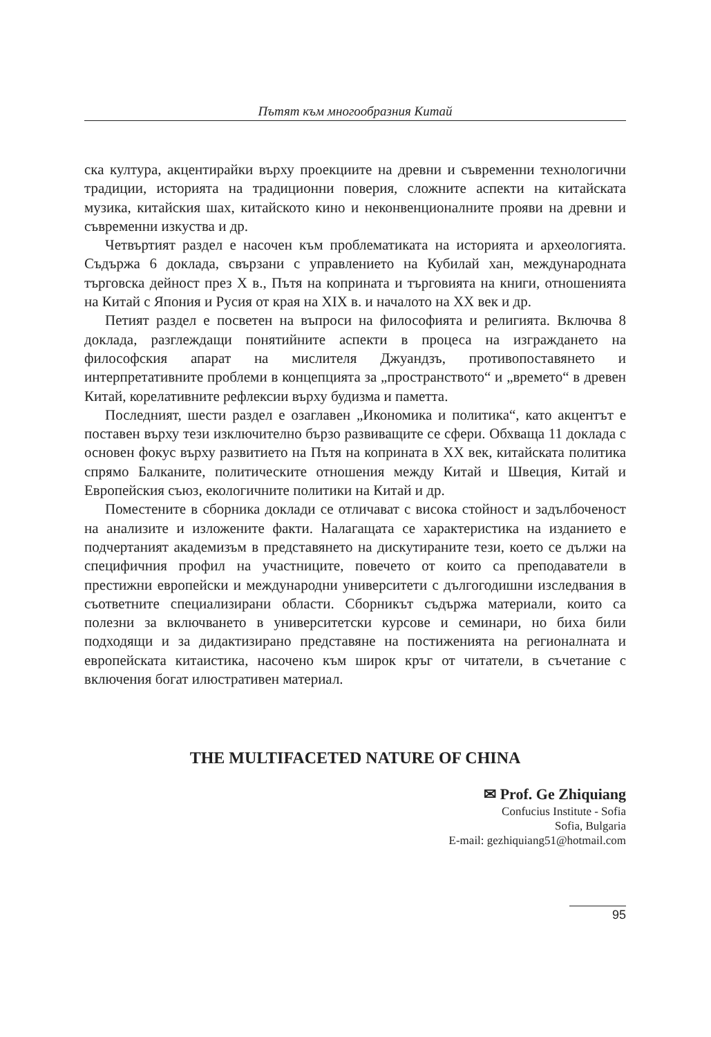Пътят към многообразния Китай
ска култура, акцентирайки върху проекциите на древни и съвременни технологични традиции, историята на традиционни поверия, сложните аспекти на китайската музика, китайския шах, китайското кино и неконвенционалните прояви на древни и съвременни изкуства и др.
Четвъртият раздел е насочен към проблематиката на историята и археологията. Съдържа 6 доклада, свързани с управлението на Кубилай хан, международната търговска дейност през Х в., Пътя на коприната и търговията на книги, отношенията на Китай с Япония и Русия от края на XIX в. и началото на XX век и др.
Петият раздел е посветен на въпроси на философията и религията. Включва 8 доклада, разглеждащи понятийните аспекти в процеса на изграждането на философския апарат на мислителя Джуандзъ, противопоставянето и интерпретативните проблеми в концепцията за „пространството“ и „времето“ в древен Китай, корелативните рефлексии върху будизма и паметта.
Последният, шести раздел е озаглавен „Икономика и политика“, като акцентът е поставен върху тези изключително бързо развиващите се сфери. Обхваща 11 доклада с основен фокус върху развитието на Пътя на коприната в XX век, китайската политика спрямо Балканите, политическите отношения между Китай и Швеция, Китай и Европейския съюз, екологичните политики на Китай и др.
Поместените в сборника доклади се отличават с висока стойност и задълбоченост на анализите и изложените факти. Налагащата се характеристика на изданието е подчертаният академизъм в представянето на дискутираните тези, което се дължи на специфичния профил на участниците, повечето от които са преподаватели в престижни европейски и международни университети с дългогодишни изследвания в съответните специализирани области. Сборникът съдържа материали, които са полезни за включването в университетски курсове и семинари, но биха били подходящи и за дидактизирано представяне на постиженията на регионалната и европейската китаистика, насочено към широк кръг от читатели, в съчетание с включения богат илюстративен материал.
THE MULTIFACETED NATURE OF CHINA
✉ Prof. Ge Zhiquiang
Confucius Institute - Sofia
Sofia, Bulgaria
E-mail: gezhiquiang51@hotmail.com
95